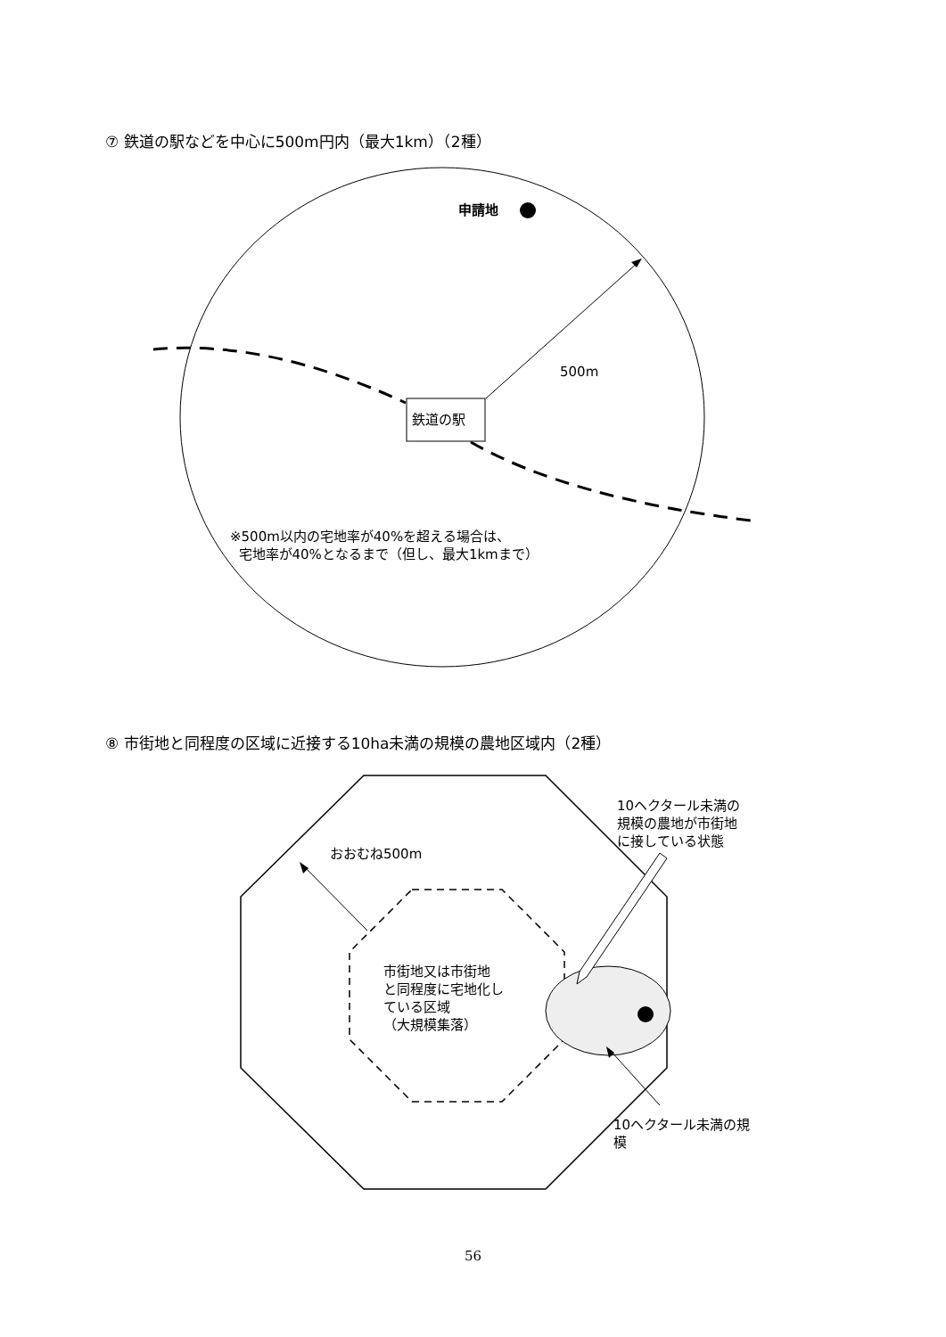⑦ 鉄道の駅などを中心に500m円内（最大1km）（2種）
申請地
500m
鉄道の駅
※500m以内の宅地率が40%を超える場合は、
宅地率が40%となるまで（但し、最大1kmまで）
⑧ 市街地と同程度の区域に近接する10ha未満の規模の農地区域内（2種）
おおむね500m
10ヘクタール未満の
規模の農地が市街地
に接している状態
市街地又は市街地
と同程度に宅地化し
ている区域
（大規模集落）
10ヘクタール未満の規
模
56